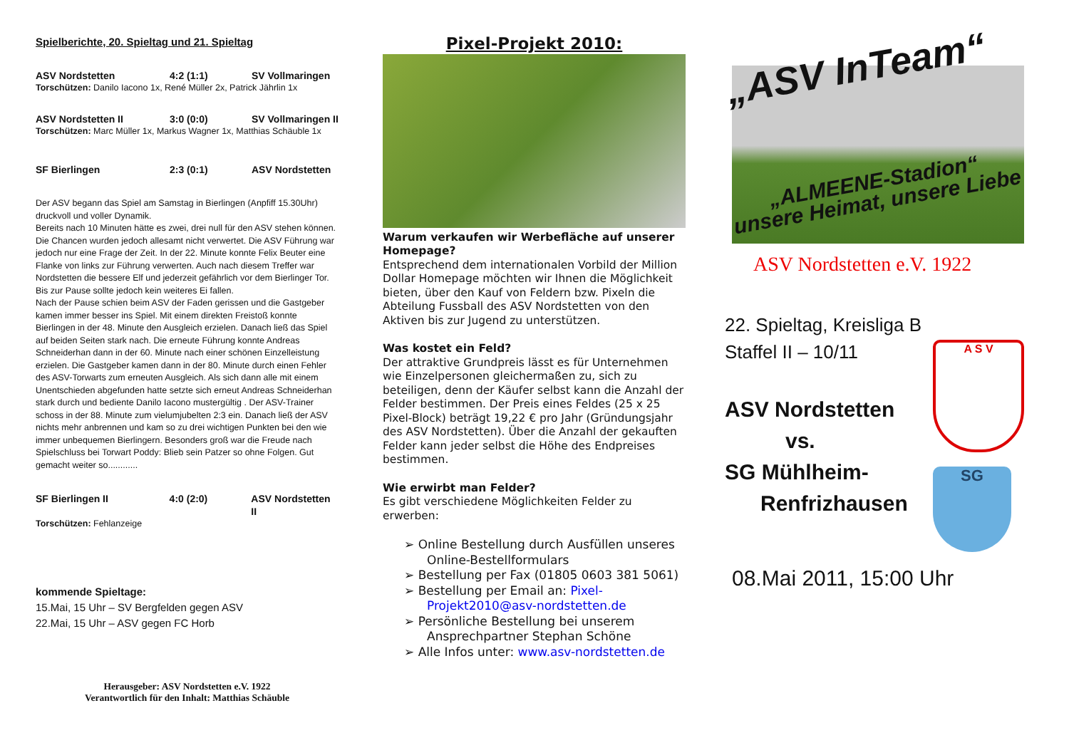Spielberichte, 20. Spieltag und 21. Spieltag
ASV Nordstetten 4:2 (1:1) SV Vollmaringen
Torschützen: Danilo Iacono 1x, René Müller 2x, Patrick Jährlin 1x
ASV Nordstetten II 3:0 (0:0) SV Vollmaringen II
Torschützen: Marc Müller 1x, Markus Wagner 1x, Matthias Schäuble 1x
SF Bierlingen 2:3 (0:1) ASV Nordstetten
Der ASV begann das Spiel am Samstag in Bierlingen (Anpfiff 15.30Uhr) druckvoll und voller Dynamik.
Bereits nach 10 Minuten hätte es zwei, drei null für den ASV stehen können. Die Chancen wurden jedoch allesamt nicht verwertet. Die ASV Führung war jedoch nur eine Frage der Zeit. In der 22. Minute konnte Felix Beuter eine Flanke von links zur Führung verwerten. Auch nach diesem Treffer war Nordstetten die bessere Elf und jederzeit gefährlich vor dem Bierlinger Tor. Bis zur Pause sollte jedoch kein weiteres Ei fallen.
Nach der Pause schien beim ASV der Faden gerissen und die Gastgeber kamen immer besser ins Spiel. Mit einem direkten Freistoß konnte Bierlingen in der 48. Minute den Ausgleich erzielen. Danach ließ das Spiel auf beiden Seiten stark nach. Die erneute Führung konnte Andreas Schneiderhan dann in der 60. Minute nach einer schönen Einzelleistung erzielen. Die Gastgeber kamen dann in der 80. Minute durch einen Fehler des ASV-Torwarts zum erneuten Ausgleich. Als sich dann alle mit einem Unentschieden abgefunden hatte setzte sich erneut Andreas Schneiderhan stark durch und bediente Danilo Iacono mustergültig . Der ASV-Trainer schoss in der 88. Minute zum vielumjubelten 2:3 ein. Danach ließ der ASV nichts mehr anbrennen und kam so zu drei wichtigen Punkten bei den wie immer unbequemen Bierlingern. Besonders groß war die Freude nach Spielschluss bei Torwart Poddy: Blieb sein Patzer so ohne Folgen. Gut gemacht weiter so............
SF Bierlingen II 4:0 (2:0) ASV Nordstetten II
Torschützen: Fehlanzeige
kommende Spieltage:
15.Mai, 15 Uhr – SV Bergfelden gegen ASV
22.Mai, 15 Uhr – ASV gegen FC Horb
Herausgeber: ASV Nordstetten e.V. 1922
Verantwortlich für den Inhalt: Matthias Schäuble
Pixel-Projekt 2010:
Warum verkaufen wir Werbefläche auf unserer Homepage?
Entsprechend dem internationalen Vorbild der Million Dollar Homepage möchten wir Ihnen die Möglichkeit bieten, über den Kauf von Feldern bzw. Pixeln die Abteilung Fussball des ASV Nordstetten von den Aktiven bis zur Jugend zu unterstützen.
Was kostet ein Feld?
Der attraktive Grundpreis lässt es für Unternehmen wie Einzelpersonen gleichermaßen zu, sich zu beteiligen, denn der Käufer selbst kann die Anzahl der Felder bestimmen. Der Preis eines Feldes (25 x 25 Pixel-Block) beträgt 19,22 € pro Jahr (Gründungsjahr des ASV Nordstetten). Über die Anzahl der gekauften Felder kann jeder selbst die Höhe des Endpreises bestimmen.
Wie erwirbt man Felder?
Es gibt verschiedene Möglichkeiten Felder zu erwerben:
➢ Online Bestellung durch Ausfüllen unseres Online-Bestellformulars
➢ Bestellung per Fax (01805 0603 381 5061)
➢ Bestellung per Email an: Pixel-Projekt2010@asv-nordstetten.de
➢ Persönliche Bestellung bei unserem Ansprechpartner Stephan Schöne
➢ Alle Infos unter: www.asv-nordstetten.de
„ASV InTeam“
„ALMEENE-Stadion“
unsere Heimat, unsere Liebe
ASV Nordstetten e.V. 1922
22. Spieltag, Kreisliga B Staffel II – 10/11
ASV Nordstetten
vs.
SG Mühlheim-
Renfrizhausen
A S V
SG
08.Mai 2011, 15:00 Uhr